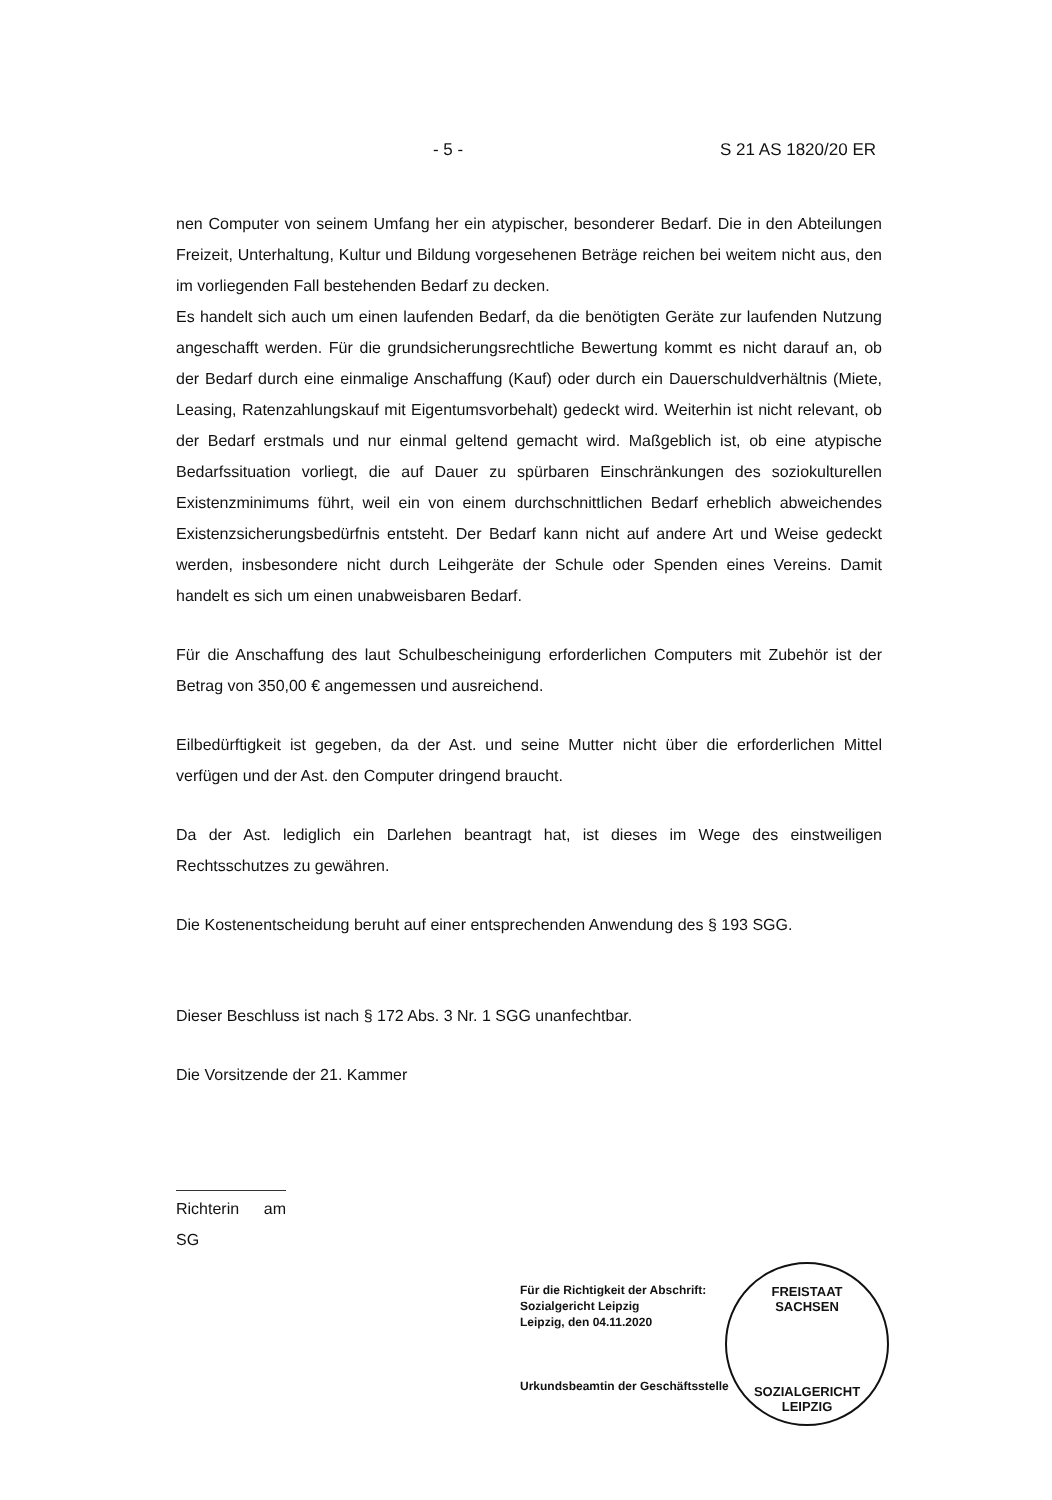- 5 - S 21 AS 1820/20 ER
nen Computer von seinem Umfang her ein atypischer, besonderer Bedarf. Die in den Abteilungen Freizeit, Unterhaltung, Kultur und Bildung vorgesehenen Beträge reichen bei weitem nicht aus, den im vorliegenden Fall bestehenden Bedarf zu decken.
Es handelt sich auch um einen laufenden Bedarf, da die benötigten Geräte zur laufenden Nutzung angeschafft werden. Für die grundsicherungsrechtliche Bewertung kommt es nicht darauf an, ob der Bedarf durch eine einmalige Anschaffung (Kauf) oder durch ein Dauerschuldverhältnis (Miete, Leasing, Ratenzahlungskauf mit Eigentumsvorbehalt) gedeckt wird. Weiterhin ist nicht relevant, ob der Bedarf erstmals und nur einmal geltend gemacht wird. Maßgeblich ist, ob eine atypische Bedarfssituation vorliegt, die auf Dauer zu spürbaren Einschränkungen des soziokulturellen Existenzminimums führt, weil ein von einem durchschnittlichen Bedarf erheblich abweichendes Existenzsicherungsbedürfnis entsteht. Der Bedarf kann nicht auf andere Art und Weise gedeckt werden, insbesondere nicht durch Leihgeräte der Schule oder Spenden eines Vereins. Damit handelt es sich um einen unabweisbaren Bedarf.
Für die Anschaffung des laut Schulbescheinigung erforderlichen Computers mit Zubehör ist der Betrag von 350,00 € angemessen und ausreichend.
Eilbedürftigkeit ist gegeben, da der Ast. und seine Mutter nicht über die erforderlichen Mittel verfügen und der Ast. den Computer dringend braucht.
Da der Ast. lediglich ein Darlehen beantragt hat, ist dieses im Wege des einstweiligen Rechtsschutzes zu gewähren.
Die Kostenentscheidung beruht auf einer entsprechenden Anwendung des § 193 SGG.
Dieser Beschluss ist nach § 172 Abs. 3 Nr. 1 SGG unanfechtbar.
Die Vorsitzende der 21. Kammer
Richterin am SG
Für die Richtigkeit der Abschrift:
Sozialgericht Leipzig
Leipzig, den 04.11.2020
Urkundsbeamtin der Geschäftsstelle
FREISTAAT
SACHSEN
SOZIALGERICHT LEIPZIG